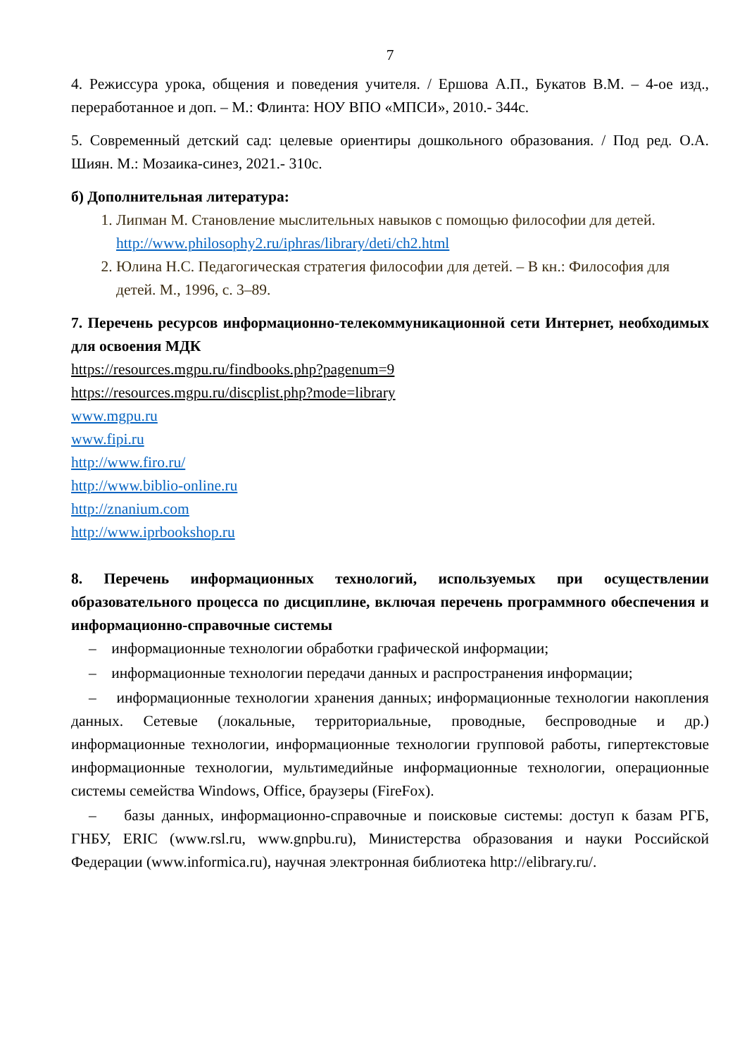7
4. Режиссура урока, общения и поведения учителя. / Ершова А.П., Букатов В.М. – 4-ое изд., переработанное и доп. – М.: Флинта: НОУ ВПО «МПСИ», 2010.- 344с.
5. Современный детский сад: целевые ориентиры дошкольного образования. / Под ред. О.А. Шиян. М.: Мозаика-синез, 2021.- 310с.
б) Дополнительная литература:
1. Липман М. Становление мыслительных навыков с помощью философии для детей. http://www.philosophy2.ru/iphras/library/deti/ch2.html
2. Юлина Н.С. Педагогическая стратегия философии для детей. – В кн.: Философия для детей. М., 1996, с. 3–89.
7. Перечень ресурсов информационно-телекоммуникационной сети Интернет, необходимых для освоения МДК
https://resources.mgpu.ru/findbooks.php?pagenum=9
https://resources.mgpu.ru/discplist.php?mode=library
www.mgpu.ru
www.fipi.ru
http://www.firo.ru/
http://www.biblio-online.ru
http://znanium.com
http://www.iprbookshop.ru
8. Перечень информационных технологий, используемых при осуществлении образовательного процесса по дисциплине, включая перечень программного обеспечения и информационно-справочные системы
– информационные технологии обработки графической информации;
– информационные технологии передачи данных и распространения информации;
– информационные технологии хранения данных; информационные технологии накопления данных. Сетевые (локальные, территориальные, проводные, беспроводные и др.) информационные технологии, информационные технологии групповой работы, гипертекстовые информационные технологии, мультимедийные информационные технологии, операционные системы семейства Windows, Office, браузеры (FireFox).
– базы данных, информационно-справочные и поисковые системы: доступ к базам РГБ, ГНБУ, ERIC (www.rsl.ru, www.gnpbu.ru), Министерства образования и науки Российской Федерации (www.informica.ru), научная электронная библиотека http://elibrary.ru/.